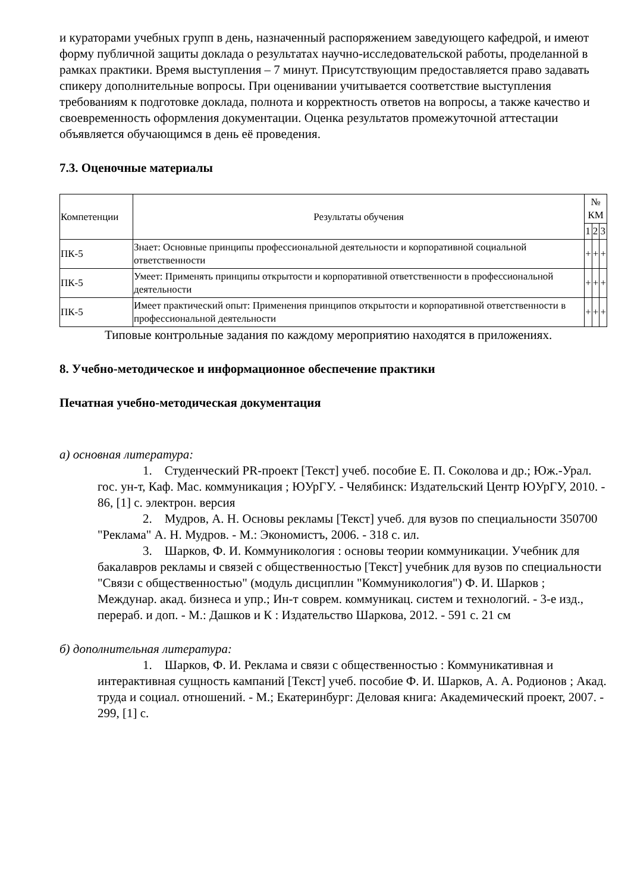и кураторами учебных групп в день, назначенный распоряжением заведующего кафедрой, и имеют форму публичной защиты доклада о результатах научно-исследовательской работы, проделанной в рамках практики. Время выступления – 7 минут. Присутствующим предоставляется право задавать спикеру дополнительные вопросы. При оценивании учитывается соответствие выступления требованиям к подготовке доклада, полнота и корректность ответов на вопросы, а также качество и своевременность оформления документации. Оценка результатов промежуточной аттестации объявляется обучающимся в день её проведения.
7.3. Оценочные материалы
| Компетенции | Результаты обучения | № КМ | | |
| --- | --- | --- | --- | --- |
| | | 1 | 2 | 3 |
| ПК-5 | Знает: Основные принципы профессиональной деятельности и корпоративной социальной ответственности | + | + | + |
| ПК-5 | Умеет: Применять принципы открытости и корпоративной ответственности в профессиональной деятельности | + | + | + |
| ПК-5 | Имеет практический опыт: Применения принципов открытости и корпоративной ответственности в профессиональной деятельности | + | + | + |
Типовые контрольные задания по каждому мероприятию находятся в приложениях.
8. Учебно-методическое и информационное обеспечение практики
Печатная учебно-методическая документация
а) основная литература:
1. Студенческий PR-проект [Текст] учеб. пособие Е. П. Соколова и др.; Юж.-Урал. гос. ун-т, Каф. Мас. коммуникация ; ЮУрГУ. - Челябинск: Издательский Центр ЮУрГУ, 2010. - 86, [1] с. электрон. версия
2. Мудров, А. Н. Основы рекламы [Текст] учеб. для вузов по специальности 350700 "Реклама" А. Н. Мудров. - М.: Экономистъ, 2006. - 318 с. ил.
3. Шарков, Ф. И. Коммуникология : основы теории коммуникации. Учебник для бакалавров рекламы и связей с общественностью [Текст] учебник для вузов по специальности "Связи с общественностью" (модуль дисциплин "Коммуникология") Ф. И. Шарков ; Междунар. акад. бизнеса и упр.; Ин-т соврем. коммуникац. систем и технологий. - 3-е изд., перераб. и доп. - М.: Дашков и К : Издательство Шаркова, 2012. - 591 с. 21 см
б) дополнительная литература:
1. Шарков, Ф. И. Реклама и связи с общественностью : Коммуникативная и интерактивная сущность кампаний [Текст] учеб. пособие Ф. И. Шарков, А. А. Родионов ; Акад. труда и социал. отношений. - М.; Екатеринбург: Деловая книга: Академический проект, 2007. - 299, [1] с.